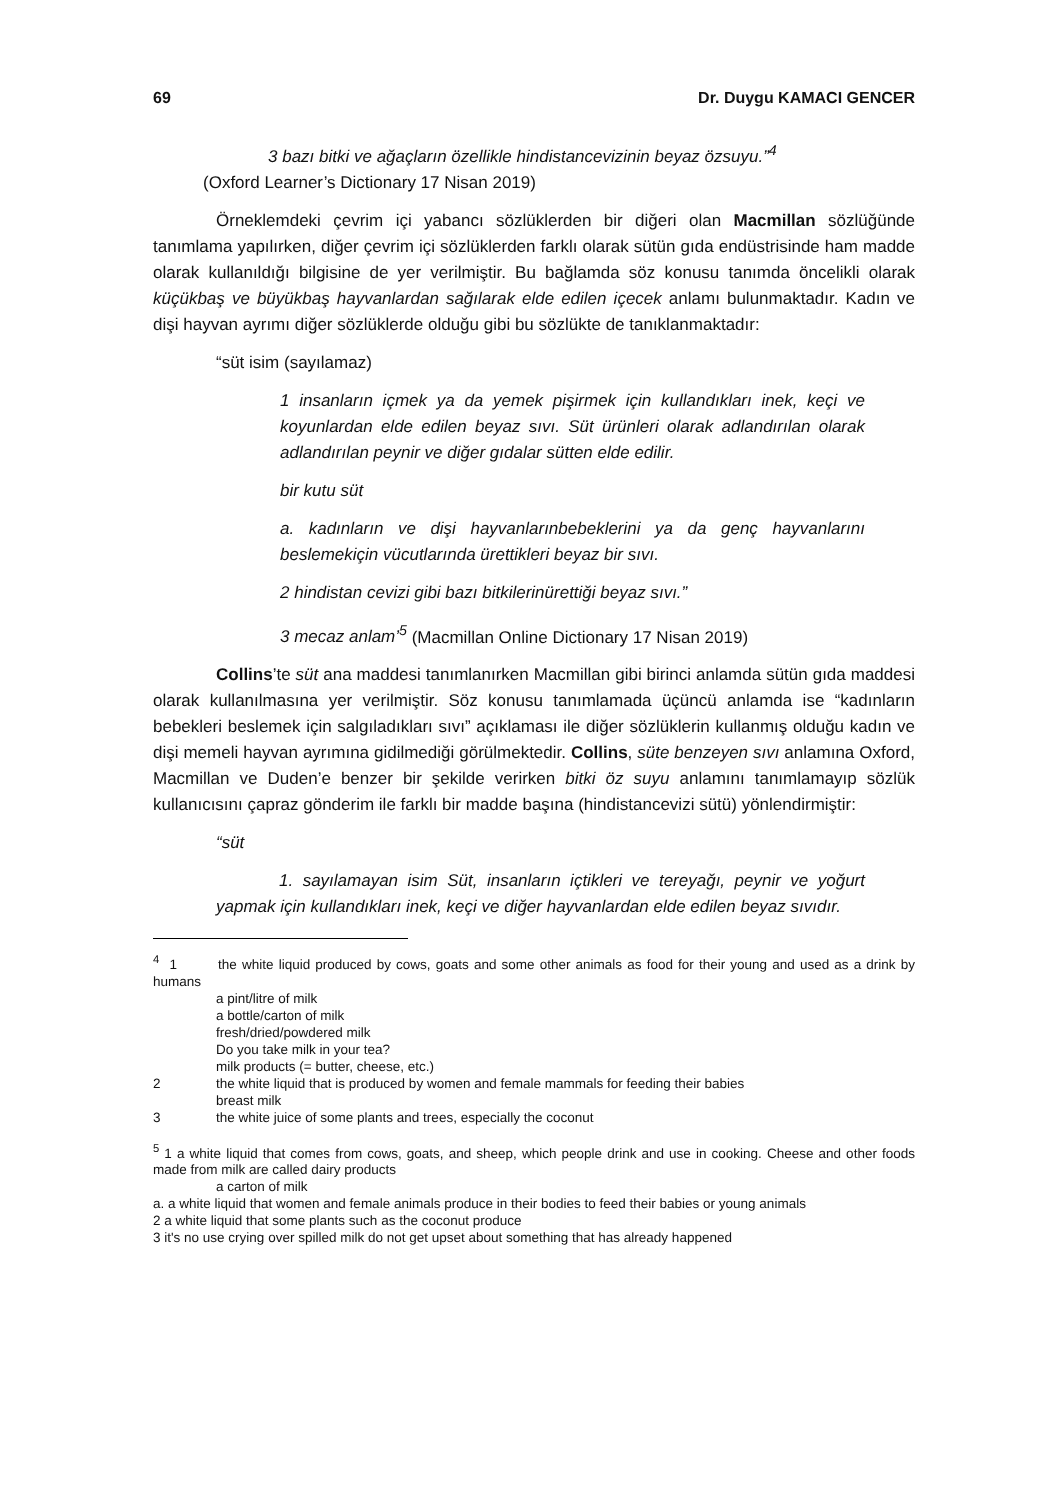69 Dr. Duygu KAMACI GENCER
3 bazı bitki ve ağaçların özellikle hindistancevizinin beyaz özsuyu.”<sup>4</sup>
(Oxford Learner’s Dictionary 17 Nisan 2019)
Örneklemdeki çevrim içi yabancı sözlüklerden bir diğeri olan Macmillan sözlüğünde tanımlama yapılırken, diğer çevrim içi sözlüklerden farklı olarak sütün gıda endüstrisinde ham madde olarak kullanıldığı bilgisine de yer verilmiştir. Bu bağlamda söz konusu tanımda öncelikli olarak küçükbaş ve büyükbaş hayvanlardan sağılarak elde edilen içecek anlamı bulunmaktadır. Kadın ve dişi hayvan ayrımı diğer sözlüklerde olduğu gibi bu sözlükte de tanıklanmaktadır:
“süt isim (sayılamaz)
1 insanların içmek ya da yemek pişirmek için kullandıkları inek, keçi ve koyunlardan elde edilen beyaz sıvı. Süt ürünleri olarak adlandırılan olarak adlandırılan peynir ve diğer gıdalar sütten elde edilir.
bir kutu süt
a. kadınların ve dişi hayvanlarınbebeklerini ya da genç hayvanlarını beslemekiçin vücutlarında ürettikleri beyaz bir sıvı.
2 hindistan cevizi gibi bazı bitkilerinürettiği beyaz sıvı.”
3 mecaz anlam’<sup>5</sup> (Macmillan Online Dictionary 17 Nisan 2019)
Collins’te süt ana maddesi tanımlanırken Macmillan gibi birinci anlamda sütün gıda maddesi olarak kullanılmasına yer verilmiştir. Söz konusu tanımlamada üçüncü anlamda ise “kadınların bebekleri beslemek için salgıladıkları sıvı” açıklaması ile diğer sözlüklerin kullanmış olduğu kadın ve dişi memeli hayvan ayrımına gidilmediği görülmektedir. Collins, süte benzeyen sıvı anlamına Oxford, Macmillan ve Duden’e benzer bir şekilde verirken bitki öz suyu anlamını tanımlamayıp sözlük kullanıcısını çapraz gönderim ile farklı bir madde başına (hindistancevizi sütü) yönlendirmiştir:
“süt
1. sayılamayan isim Süt, insanların içtikleri ve tereyağı, peynir ve yoğurt yapmak için kullandıkları inek, keçi ve diğer hayvanlardan elde edilen beyaz sıvıdır.
<sup>4</sup> 1 the white liquid produced by cows, goats and some other animals as food for their young and used as a drink by humans
a pint/litre of milk
a bottle/carton of milk
fresh/dried/powdered milk
Do you take milk in your tea?
milk products (= butter, cheese, etc.)
2 the white liquid that is produced by women and female mammals for feeding their babies
breast milk
3 the white juice of some plants and trees, especially the coconut
<sup>5</sup> 1 a white liquid that comes from cows, goats, and sheep, which people drink and use in cooking. Cheese and other foods made from milk are called dairy products
a carton of milk
a. a white liquid that women and female animals produce in their bodies to feed their babies or young animals
2 a white liquid that some plants such as the coconut produce
3 it's no use crying over spilled milk do not get upset about something that has already happened